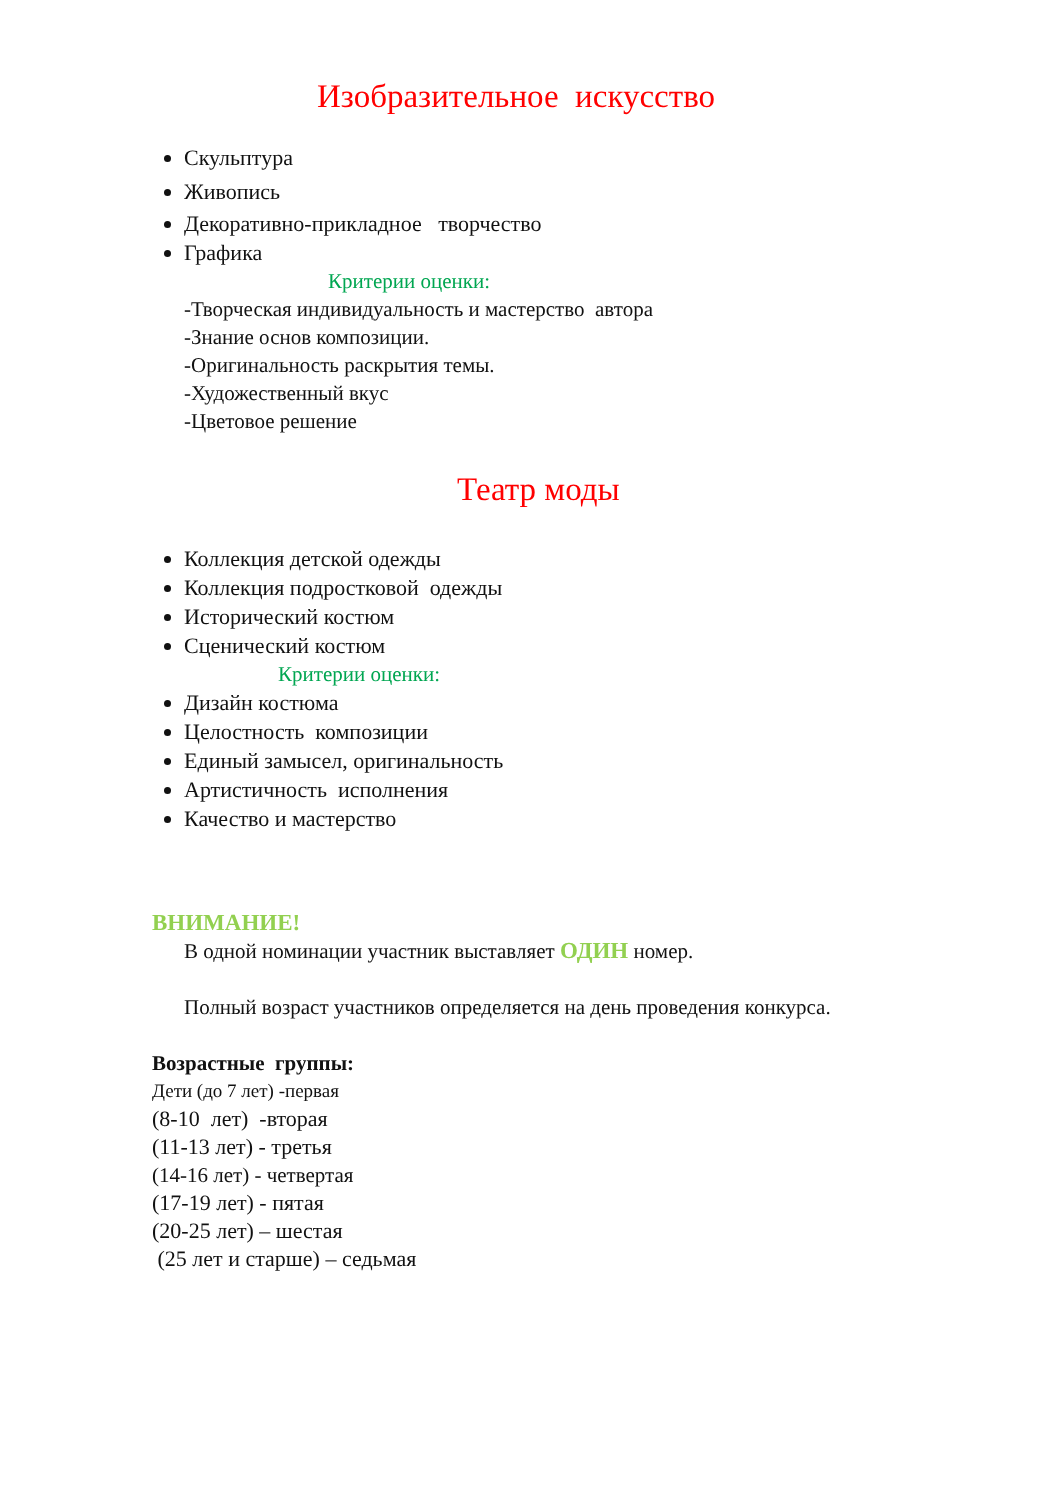Изобразительное искусство
Скульптура
Живопись
Декоративно-прикладное творчество
Графика
Критерии оценки:
-Творческая индивидуальность и мастерство автора
-Знание основ композиции.
-Оригинальность раскрытия темы.
-Художественный вкус
-Цветовое решение
Театр моды
Коллекция детской одежды
Коллекция подростковой одежды
Исторический костюм
Сценический костюм
Критерии оценки:
Дизайн костюма
Целостность композиции
Единый замысел, оригинальность
Артистичность исполнения
Качество и мастерство
ВНИМАНИЕ!
В одной номинации участник выставляет ОДИН номер.
Полный возраст участников определяется на день проведения конкурса.
Возрастные группы:
Дети (до 7 лет) -первая
(8-10 лет) -вторая
(11-13 лет) - третья
(14-16 лет) - четвертая
(17-19 лет) - пятая
(20-25 лет) – шестая
(25 лет и старше) – седьмая